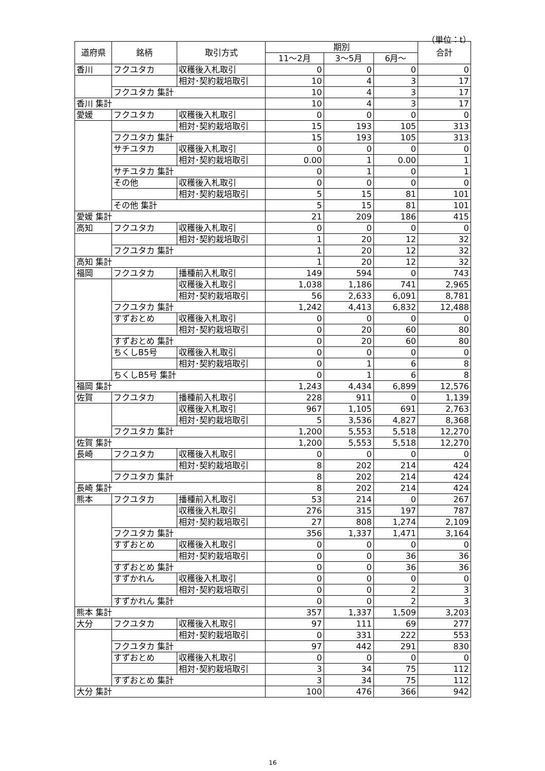（単位：t）
| 道府県 | 銘柄 | 取引方式 | 期別 | | | 合計 |
| --- | --- | --- | --- | --- | --- | --- |
| | | | 11～2月 | 3～5月 | 6月～ | |
| 香川 | フクユタカ | 収穫後入札取引 | 0 | 0 | 0 | 0 |
| | | 相対･契約栽培取引 | 10 | 4 | 3 | 17 |
| | フクユタカ 集計 | | 10 | 4 | 3 | 17 |
| 香川 集計 | | | 10 | 4 | 3 | 17 |
| 愛媛 | フクユタカ | 収穫後入札取引 | 0 | 0 | 0 | 0 |
| | | 相対･契約栽培取引 | 15 | 193 | 105 | 313 |
| | フクユタカ 集計 | | 15 | 193 | 105 | 313 |
| | サチユタカ | 収穫後入札取引 | 0 | 0 | 0 | 0 |
| | | 相対･契約栽培取引 | 0.00 | 1 | 0.00 | 1 |
| | サチユタカ 集計 | | 0 | 1 | 0 | 1 |
| | その他 | 収穫後入札取引 | 0 | 0 | 0 | 0 |
| | | 相対･契約栽培取引 | 5 | 15 | 81 | 101 |
| | その他 集計 | | 5 | 15 | 81 | 101 |
| 愛媛 集計 | | | 21 | 209 | 186 | 415 |
| 高知 | フクユタカ | 収穫後入札取引 | 0 | 0 | 0 | 0 |
| | | 相対･契約栽培取引 | 1 | 20 | 12 | 32 |
| | フクユタカ 集計 | | 1 | 20 | 12 | 32 |
| 高知 集計 | | | 1 | 20 | 12 | 32 |
| 福岡 | フクユタカ | 播種前入札取引 | 149 | 594 | 0 | 743 |
| | | 収穫後入札取引 | 1,038 | 1,186 | 741 | 2,965 |
| | | 相対･契約栽培取引 | 56 | 2,633 | 6,091 | 8,781 |
| | フクユタカ 集計 | | 1,242 | 4,413 | 6,832 | 12,488 |
| | すずおとめ | 収穫後入札取引 | 0 | 0 | 0 | 0 |
| | | 相対･契約栽培取引 | 0 | 20 | 60 | 80 |
| | すずおとめ 集計 | | 0 | 20 | 60 | 80 |
| | ちくしB5号 | 収穫後入札取引 | 0 | 0 | 0 | 0 |
| | | 相対･契約栽培取引 | 0 | 1 | 6 | 8 |
| | ちくしB5号 集計 | | 0 | 1 | 6 | 8 |
| 福岡 集計 | | | 1,243 | 4,434 | 6,899 | 12,576 |
| 佐賀 | フクユタカ | 播種前入札取引 | 228 | 911 | 0 | 1,139 |
| | | 収穫後入札取引 | 967 | 1,105 | 691 | 2,763 |
| | | 相対･契約栽培取引 | 5 | 3,536 | 4,827 | 8,368 |
| | フクユタカ 集計 | | 1,200 | 5,553 | 5,518 | 12,270 |
| 佐賀 集計 | | | 1,200 | 5,553 | 5,518 | 12,270 |
| 長崎 | フクユタカ | 収穫後入札取引 | 0 | 0 | 0 | 0 |
| | | 相対･契約栽培取引 | 8 | 202 | 214 | 424 |
| | フクユタカ 集計 | | 8 | 202 | 214 | 424 |
| 長崎 集計 | | | 8 | 202 | 214 | 424 |
| 熊本 | フクユタカ | 播種前入札取引 | 53 | 214 | 0 | 267 |
| | | 収穫後入札取引 | 276 | 315 | 197 | 787 |
| | | 相対･契約栽培取引 | 27 | 808 | 1,274 | 2,109 |
| | フクユタカ 集計 | | 356 | 1,337 | 1,471 | 3,164 |
| | すずおとめ | 収穫後入札取引 | 0 | 0 | 0 | 0 |
| | | 相対･契約栽培取引 | 0 | 0 | 36 | 36 |
| | すずおとめ 集計 | | 0 | 0 | 36 | 36 |
| | すずかれん | 収穫後入札取引 | 0 | 0 | 0 | 0 |
| | | 相対･契約栽培取引 | 0 | 0 | 2 | 3 |
| | すずかれん 集計 | | 0 | 0 | 2 | 3 |
| 熊本 集計 | | | 357 | 1,337 | 1,509 | 3,203 |
| 大分 | フクユタカ | 収穫後入札取引 | 97 | 111 | 69 | 277 |
| | | 相対･契約栽培取引 | 0 | 331 | 222 | 553 |
| | フクユタカ 集計 | | 97 | 442 | 291 | 830 |
| | すずおとめ | 収穫後入札取引 | 0 | 0 | 0 | 0 |
| | | 相対･契約栽培取引 | 3 | 34 | 75 | 112 |
| | すずおとめ 集計 | | 3 | 34 | 75 | 112 |
| 大分 集計 | | | 100 | 476 | 366 | 942 |
16